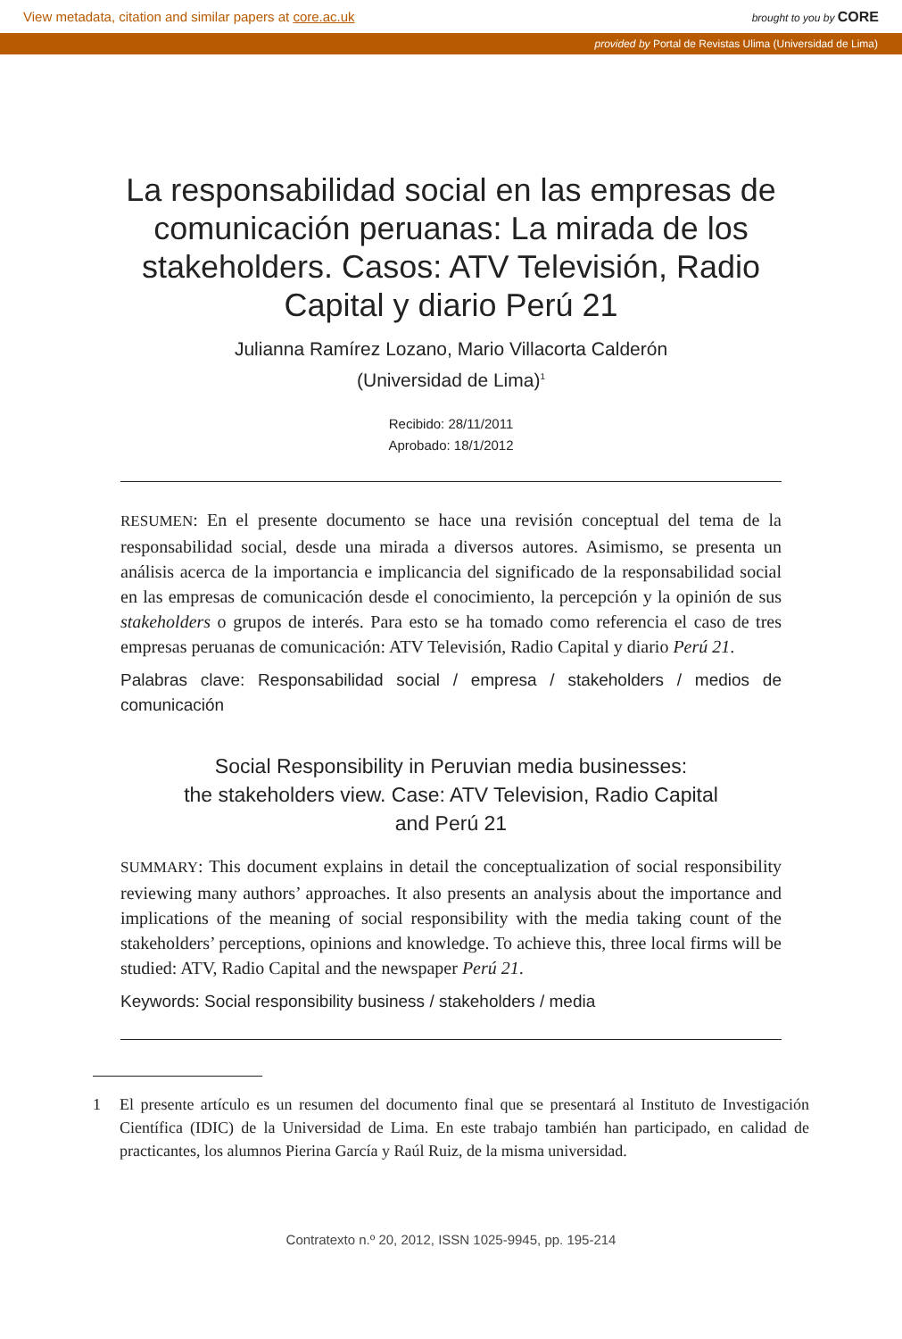View metadata, citation and similar papers at core.ac.uk brought to you by CORE
provided by Portal de Revistas Ulima (Universidad de Lima)
La responsabilidad social en las empresas de comunicación peruanas: La mirada de los stakeholders. Casos: ATV Televisión, Radio Capital y diario Perú 21
Julianna Ramírez Lozano, Mario Villacorta Calderón
(Universidad de Lima)<sup>1</sup>
Recibido: 28/11/2011
Aprobado: 18/1/2012
RESUMEN: En el presente documento se hace una revisión conceptual del tema de la responsabilidad social, desde una mirada a diversos autores. Asimismo, se presenta un análisis acerca de la importancia e implicancia del significado de la responsabilidad social en las empresas de comunicación desde el conocimiento, la percepción y la opinión de sus stakeholders o grupos de interés. Para esto se ha tomado como referencia el caso de tres empresas peruanas de comunicación: ATV Televisión, Radio Capital y diario Perú 21.
Palabras clave: Responsabilidad social / empresa / stakeholders / medios de comunicación
Social Responsibility in Peruvian media businesses:
the stakeholders view. Case: ATV Television, Radio Capital
and Perú 21
SUMMARY: This document explains in detail the conceptualization of social responsibility reviewing many authors’ approaches. It also presents an analysis about the importance and implications of the meaning of social responsibility with the media taking count of the stakeholders’ perceptions, opinions and knowledge. To achieve this, three local firms will be studied: ATV, Radio Capital and the newspaper Perú 21.
Keywords: Social responsibility business / stakeholders / media
1 El presente artículo es un resumen del documento final que se presentará al Instituto de Investigación Científica (IDIC) de la Universidad de Lima. En este trabajo también han participado, en calidad de practicantes, los alumnos Pierina García y Raúl Ruiz, de la misma universidad.
Contratexto n.º 20, 2012, ISSN 1025-9945, pp. 195-214